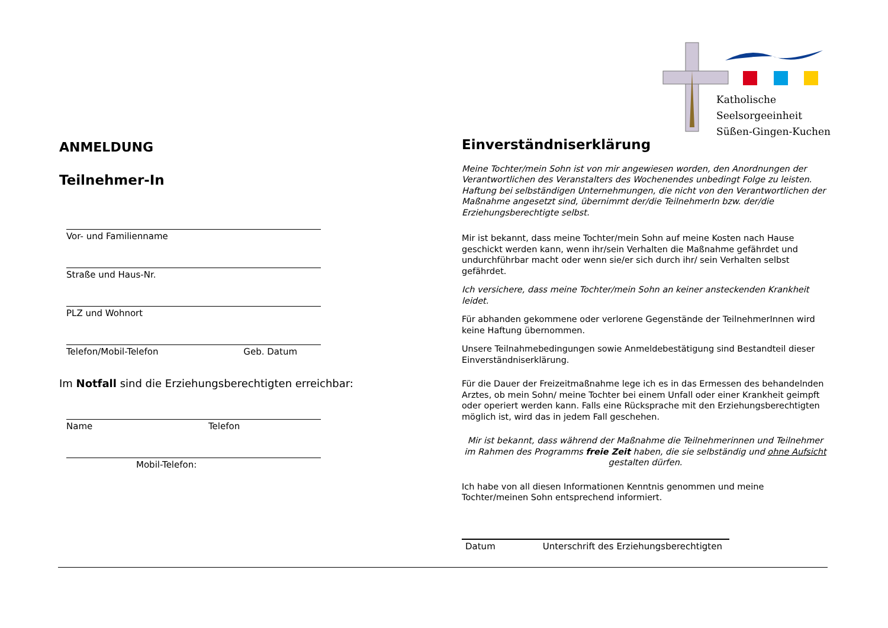Katholische
Seelsorgeeinheit
Süßen-Gingen-Kuchen
ANMELDUNG
Teilnehmer-In
Vor- und Familienname
Straße und Haus-Nr.
PLZ und Wohnort
Telefon/Mobil-Telefon Geb. Datum
Im Notfall sind die Erziehungsberechtigten erreichbar:
Name Telefon
Mobil-Telefon:
Einverständniserklärung
Meine Tochter/mein Sohn ist von mir angewiesen worden, den Anordnungen der Verantwortlichen des Veranstalters des Wochenendes unbedingt Folge zu leisten. Haftung bei selbständigen Unternehmungen, die nicht von den Verantwortlichen der Maßnahme angesetzt sind, übernimmt der/die TeilnehmerIn bzw. der/die Erziehungsberechtigte selbst.
Mir ist bekannt, dass meine Tochter/mein Sohn auf meine Kosten nach Hause geschickt werden kann, wenn ihr/sein Verhalten die Maßnahme gefährdet und undurchführbar macht oder wenn sie/er sich durch ihr/ sein Verhalten selbst gefährdet.
Ich versichere, dass meine Tochter/mein Sohn an keiner ansteckenden Krankheit leidet.
Für abhanden gekommene oder verlorene Gegenstände der TeilnehmerInnen wird keine Haftung übernommen.
Unsere Teilnahmebedingungen sowie Anmeldebestätigung sind Bestandteil dieser Einverständniserklärung.
Für die Dauer der Freizeitmaßnahme lege ich es in das Ermessen des behandelnden Arztes, ob mein Sohn/ meine Tochter bei einem Unfall oder einer Krankheit geimpft oder operiert werden kann. Falls eine Rücksprache mit den Erziehungsberechtigten möglich ist, wird das in jedem Fall geschehen.
Mir ist bekannt, dass während der Maßnahme die Teilnehmerinnen und Teilnehmer im Rahmen des Programms freie Zeit haben, die sie selbständig und ohne Aufsicht gestalten dürfen.
Ich habe von all diesen Informationen Kenntnis genommen und meine Tochter/meinen Sohn entsprechend informiert.
Datum Unterschrift des Erziehungsberechtigten